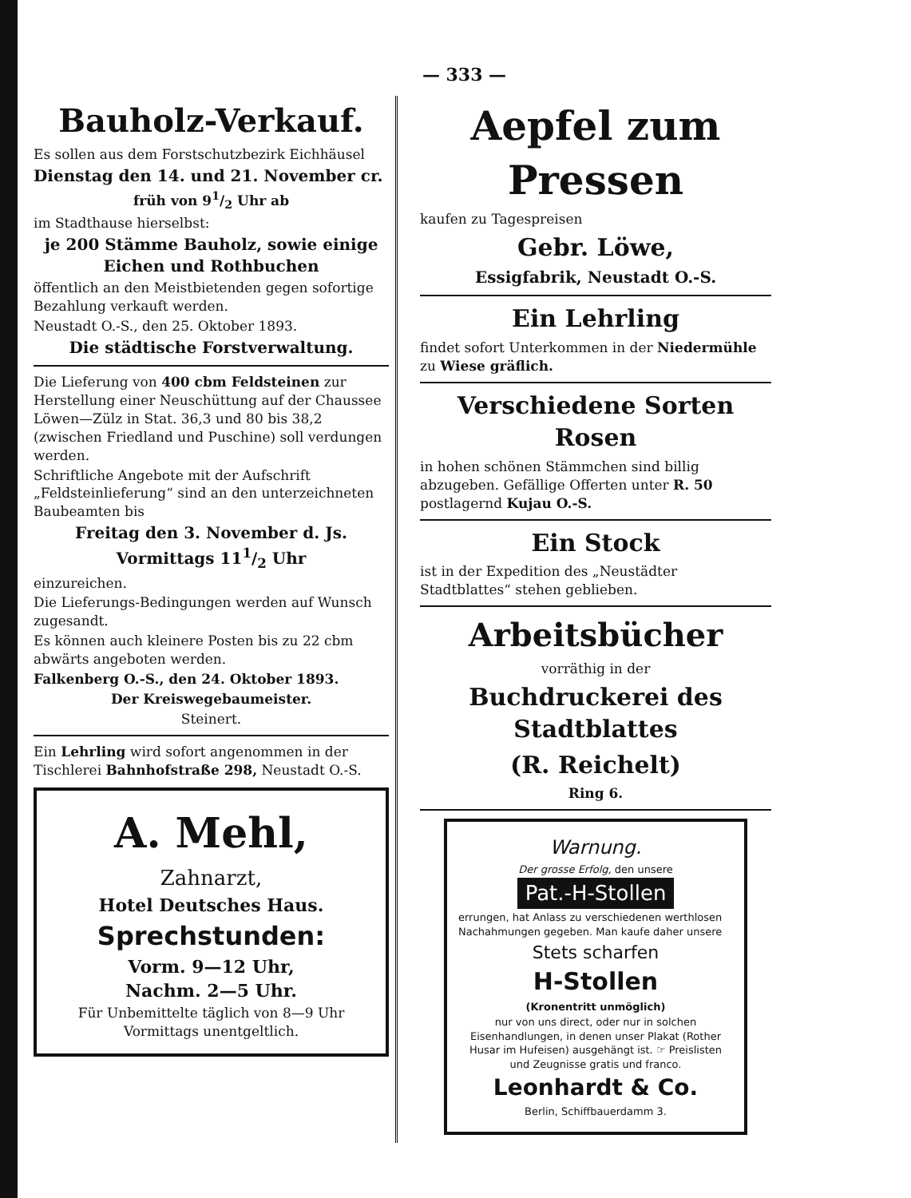— 333 —
Bauholz-Verkauf.
Es sollen aus dem Forstschutzbezirk Eichhäusel
Dienstag den 14. und 21. November cr.
früh von 91/2 Uhr ab
im Stadthause hierselbst:
je 200 Stämme Bauholz, sowie einige Eichen und Rothbuchen
öffentlich an den Meistbietenden gegen sofortige Bezahlung verkauft werden.
Neustadt O.-S., den 25. Oktober 1893.
Die städtische Forstverwaltung.
Die Lieferung von 400 cbm Feldsteinen zur Herstellung einer Neuschüttung auf der Chaussee Löwen—Zülz in Stat. 36,3 und 80 bis 38,2 (zwischen Friedland und Puschine) soll verdungen werden.
Schriftliche Angebote mit der Aufschrift „Feldsteinlieferung“ sind an den unterzeichneten Baubeamten bis
Freitag den 3. November d. Js. Vormittags 111/2 Uhr
einzureichen.
Die Lieferungs-Bedingungen werden auf Wunsch zugesandt.
Es können auch kleinere Posten bis zu 22 cbm abwärts angeboten werden.
Falkenberg O.-S., den 24. Oktober 1893.
Der Kreiswegebaumeister.
Steinert.
Ein Lehrling wird sofort angenommen in der Tischlerei Bahnhofstraße 298, Neustadt O.-S.
A. Mehl,
Zahnarzt,
Hotel Deutsches Haus.
Sprechstunden:
Vorm. 9—12 Uhr,
Nachm. 2—5 Uhr.
Für Unbemittelte täglich von 8—9 Uhr Vormittags unentgeltlich.
Aepfel zum Pressen
kaufen zu Tagespreisen
Gebr. Löwe,
Essigfabrik, Neustadt O.-S.
Ein Lehrling
findet sofort Unterkommen in der Niedermühle zu Wiese gräflich.
Verschiedene Sorten Rosen
in hohen schönen Stämmchen sind billig abzugeben. Gefällige Offerten unter R. 50 postlagernd Kujau O.-S.
Ein Stock
ist in der Expedition des „Neustädter Stadtblattes“ stehen geblieben.
Arbeitsbücher
vorräthig in der
Buchdruckerei des Stadtblattes
(R. Reichelt)
Ring 6.
Warnung.
Der grosse Erfolg, den unsere
Pat.-H-Stollen
errungen, hat Anlass zu verschiedenen werthlosen Nachahmungen gegeben. Man kaufe daher unsere
Stets scharfen
H-Stollen
(Kronentritt unmöglich)
nur von uns direct, oder nur in solchen Eisenhandlungen, in denen unser Plakat (Rother Husar im Hufeisen) ausgehängt ist. ☞ Preislisten und Zeugnisse gratis und franco.
Leonhardt & Co.
Berlin, Schiffbauerdamm 3.